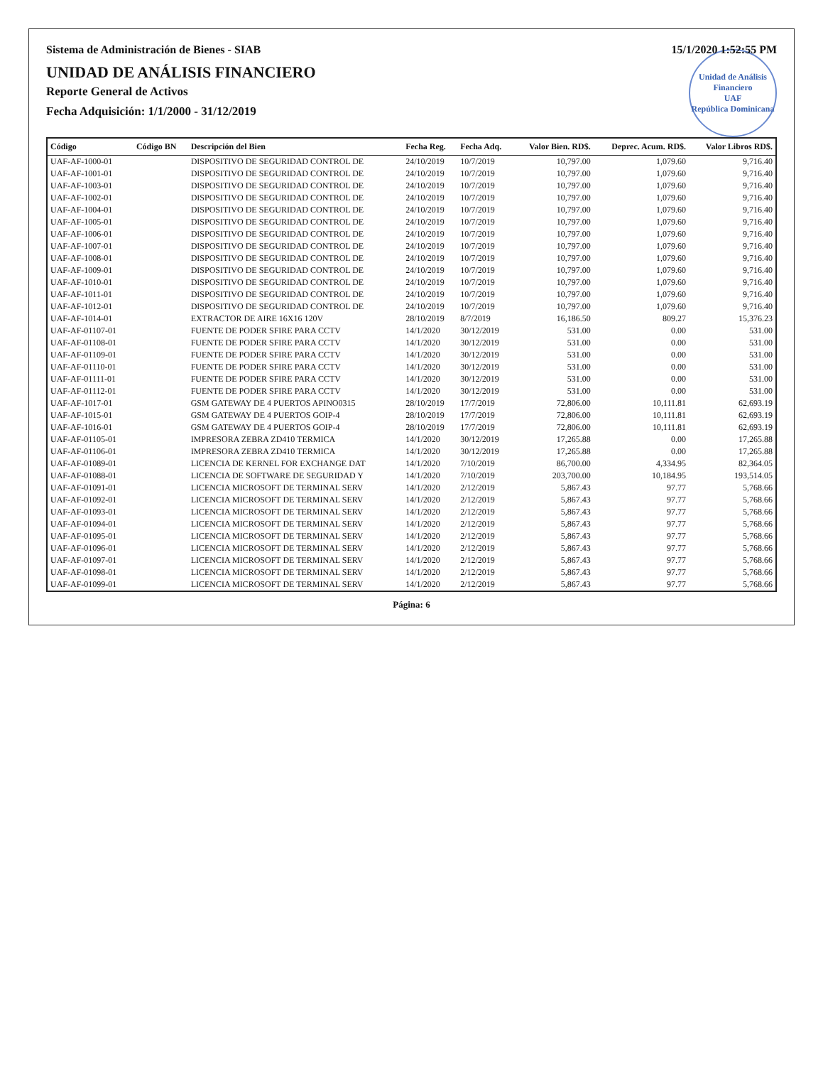Sistema de Administración de Bienes - SIAB 15/1/2020 1:52:55 PM
Unidad de Análisis Financiero
UAF
República Dominicana
UNIDAD DE ANÁLISIS FINANCIERO
Reporte General de Activos
Fecha Adquisición: 1/1/2000 - 31/12/2019
| Código | Código BN | Descripción del Bien | Fecha Reg. | Fecha Adq. | Valor Bien. RD$. | Deprec. Acum. RD$. | Valor Libros RD$. |
| --- | --- | --- | --- | --- | --- | --- | --- |
| UAF-AF-1000-01 | | DISPOSITIVO DE SEGURIDAD CONTROL DE | 24/10/2019 | 10/7/2019 | 10,797.00 | 1,079.60 | 9,716.40 |
| UAF-AF-1001-01 | | DISPOSITIVO DE SEGURIDAD CONTROL DE | 24/10/2019 | 10/7/2019 | 10,797.00 | 1,079.60 | 9,716.40 |
| UAF-AF-1003-01 | | DISPOSITIVO DE SEGURIDAD CONTROL DE | 24/10/2019 | 10/7/2019 | 10,797.00 | 1,079.60 | 9,716.40 |
| UAF-AF-1002-01 | | DISPOSITIVO DE SEGURIDAD CONTROL DE | 24/10/2019 | 10/7/2019 | 10,797.00 | 1,079.60 | 9,716.40 |
| UAF-AF-1004-01 | | DISPOSITIVO DE SEGURIDAD CONTROL DE | 24/10/2019 | 10/7/2019 | 10,797.00 | 1,079.60 | 9,716.40 |
| UAF-AF-1005-01 | | DISPOSITIVO DE SEGURIDAD CONTROL DE | 24/10/2019 | 10/7/2019 | 10,797.00 | 1,079.60 | 9,716.40 |
| UAF-AF-1006-01 | | DISPOSITIVO DE SEGURIDAD CONTROL DE | 24/10/2019 | 10/7/2019 | 10,797.00 | 1,079.60 | 9,716.40 |
| UAF-AF-1007-01 | | DISPOSITIVO DE SEGURIDAD CONTROL DE | 24/10/2019 | 10/7/2019 | 10,797.00 | 1,079.60 | 9,716.40 |
| UAF-AF-1008-01 | | DISPOSITIVO DE SEGURIDAD CONTROL DE | 24/10/2019 | 10/7/2019 | 10,797.00 | 1,079.60 | 9,716.40 |
| UAF-AF-1009-01 | | DISPOSITIVO DE SEGURIDAD CONTROL DE | 24/10/2019 | 10/7/2019 | 10,797.00 | 1,079.60 | 9,716.40 |
| UAF-AF-1010-01 | | DISPOSITIVO DE SEGURIDAD CONTROL DE | 24/10/2019 | 10/7/2019 | 10,797.00 | 1,079.60 | 9,716.40 |
| UAF-AF-1011-01 | | DISPOSITIVO DE SEGURIDAD CONTROL DE | 24/10/2019 | 10/7/2019 | 10,797.00 | 1,079.60 | 9,716.40 |
| UAF-AF-1012-01 | | DISPOSITIVO DE SEGURIDAD CONTROL DE | 24/10/2019 | 10/7/2019 | 10,797.00 | 1,079.60 | 9,716.40 |
| UAF-AF-1014-01 | | EXTRACTOR DE AIRE 16X16 120V | 28/10/2019 | 8/7/2019 | 16,186.50 | 809.27 | 15,376.23 |
| UAF-AF-01107-01 | | FUENTE DE PODER SFIRE PARA CCTV | 14/1/2020 | 30/12/2019 | 531.00 | 0.00 | 531.00 |
| UAF-AF-01108-01 | | FUENTE DE PODER SFIRE PARA CCTV | 14/1/2020 | 30/12/2019 | 531.00 | 0.00 | 531.00 |
| UAF-AF-01109-01 | | FUENTE DE PODER SFIRE PARA CCTV | 14/1/2020 | 30/12/2019 | 531.00 | 0.00 | 531.00 |
| UAF-AF-01110-01 | | FUENTE DE PODER SFIRE PARA CCTV | 14/1/2020 | 30/12/2019 | 531.00 | 0.00 | 531.00 |
| UAF-AF-01111-01 | | FUENTE DE PODER SFIRE PARA CCTV | 14/1/2020 | 30/12/2019 | 531.00 | 0.00 | 531.00 |
| UAF-AF-01112-01 | | FUENTE DE PODER SFIRE PARA CCTV | 14/1/2020 | 30/12/2019 | 531.00 | 0.00 | 531.00 |
| UAF-AF-1017-01 | | GSM GATEWAY DE 4 PUERTOS APINO0315 | 28/10/2019 | 17/7/2019 | 72,806.00 | 10,111.81 | 62,693.19 |
| UAF-AF-1015-01 | | GSM GATEWAY DE 4 PUERTOS GOIP-4 | 28/10/2019 | 17/7/2019 | 72,806.00 | 10,111.81 | 62,693.19 |
| UAF-AF-1016-01 | | GSM GATEWAY DE 4 PUERTOS GOIP-4 | 28/10/2019 | 17/7/2019 | 72,806.00 | 10,111.81 | 62,693.19 |
| UAF-AF-01105-01 | | IMPRESORA ZEBRA ZD410 TERMICA | 14/1/2020 | 30/12/2019 | 17,265.88 | 0.00 | 17,265.88 |
| UAF-AF-01106-01 | | IMPRESORA ZEBRA ZD410 TERMICA | 14/1/2020 | 30/12/2019 | 17,265.88 | 0.00 | 17,265.88 |
| UAF-AF-01089-01 | | LICENCIA DE KERNEL FOR EXCHANGE DAT | 14/1/2020 | 7/10/2019 | 86,700.00 | 4,334.95 | 82,364.05 |
| UAF-AF-01088-01 | | LICENCIA DE SOFTWARE DE SEGURIDAD Y | 14/1/2020 | 7/10/2019 | 203,700.00 | 10,184.95 | 193,514.05 |
| UAF-AF-01091-01 | | LICENCIA MICROSOFT DE TERMINAL SERV | 14/1/2020 | 2/12/2019 | 5,867.43 | 97.77 | 5,768.66 |
| UAF-AF-01092-01 | | LICENCIA MICROSOFT DE TERMINAL SERV | 14/1/2020 | 2/12/2019 | 5,867.43 | 97.77 | 5,768.66 |
| UAF-AF-01093-01 | | LICENCIA MICROSOFT DE TERMINAL SERV | 14/1/2020 | 2/12/2019 | 5,867.43 | 97.77 | 5,768.66 |
| UAF-AF-01094-01 | | LICENCIA MICROSOFT DE TERMINAL SERV | 14/1/2020 | 2/12/2019 | 5,867.43 | 97.77 | 5,768.66 |
| UAF-AF-01095-01 | | LICENCIA MICROSOFT DE TERMINAL SERV | 14/1/2020 | 2/12/2019 | 5,867.43 | 97.77 | 5,768.66 |
| UAF-AF-01096-01 | | LICENCIA MICROSOFT DE TERMINAL SERV | 14/1/2020 | 2/12/2019 | 5,867.43 | 97.77 | 5,768.66 |
| UAF-AF-01097-01 | | LICENCIA MICROSOFT DE TERMINAL SERV | 14/1/2020 | 2/12/2019 | 5,867.43 | 97.77 | 5,768.66 |
| UAF-AF-01098-01 | | LICENCIA MICROSOFT DE TERMINAL SERV | 14/1/2020 | 2/12/2019 | 5,867.43 | 97.77 | 5,768.66 |
| UAF-AF-01099-01 | | LICENCIA MICROSOFT DE TERMINAL SERV | 14/1/2020 | 2/12/2019 | 5,867.43 | 97.77 | 5,768.66 |
Página: 6